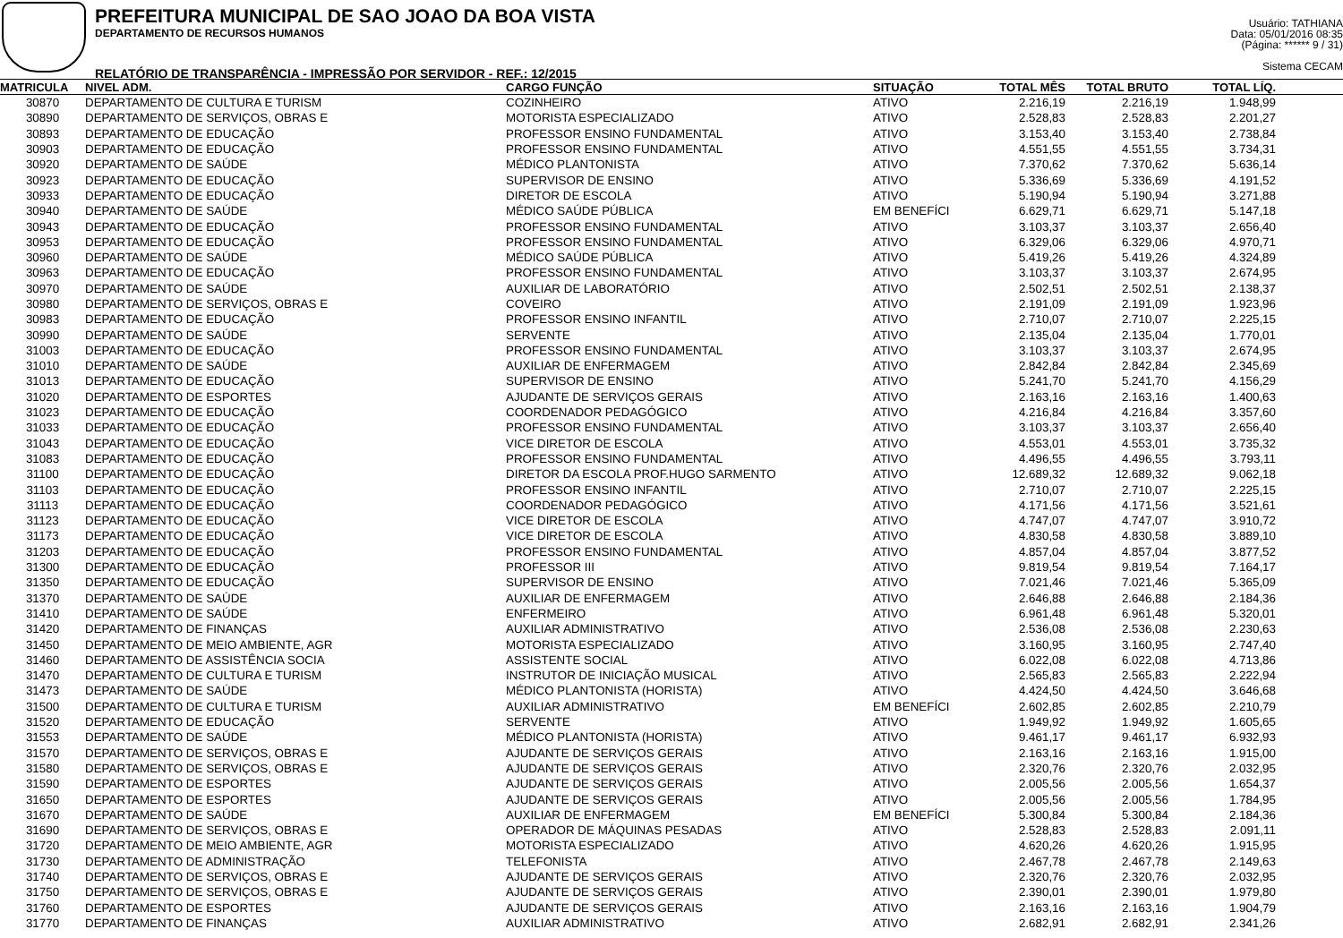PREFEITURA MUNICIPAL DE SAO JOAO DA BOA VISTA
DEPARTAMENTO DE RECURSOS HUMANOS
RELATÓRIO DE TRANSPARÊNCIA - IMPRESSÃO POR SERVIDOR - REF.: 12/2015
Usuário: TATHIANA
Data: 05/01/2016 08:35
(Página: ****** 9 / 31)
Sistema CECAM
| MATRICULA | NIVEL ADM. | CARGO FUNÇÃO | SITUAÇÃO | TOTAL MÊS | TOTAL BRUTO | TOTAL LÍQ. | |
| --- | --- | --- | --- | --- | --- | --- | --- |
| 30870 | DEPARTAMENTO DE CULTURA E TURISM | COZINHEIRO | ATIVO | 2.216,19 | 2.216,19 | 1.948,99 | |
| 30890 | DEPARTAMENTO DE SERVIÇOS, OBRAS E | MOTORISTA ESPECIALIZADO | ATIVO | 2.528,83 | 2.528,83 | 2.201,27 | |
| 30893 | DEPARTAMENTO DE EDUCAÇÃO | PROFESSOR ENSINO FUNDAMENTAL | ATIVO | 3.153,40 | 3.153,40 | 2.738,84 | |
| 30903 | DEPARTAMENTO DE EDUCAÇÃO | PROFESSOR ENSINO FUNDAMENTAL | ATIVO | 4.551,55 | 4.551,55 | 3.734,31 | |
| 30920 | DEPARTAMENTO DE SAÚDE | MÉDICO PLANTONISTA | ATIVO | 7.370,62 | 7.370,62 | 5.636,14 | |
| 30923 | DEPARTAMENTO DE EDUCAÇÃO | SUPERVISOR DE ENSINO | ATIVO | 5.336,69 | 5.336,69 | 4.191,52 | |
| 30933 | DEPARTAMENTO DE EDUCAÇÃO | DIRETOR DE ESCOLA | ATIVO | 5.190,94 | 5.190,94 | 3.271,88 | |
| 30940 | DEPARTAMENTO DE SAÚDE | MÉDICO SAÚDE PÚBLICA | EM BENEFÍCI | 6.629,71 | 6.629,71 | 5.147,18 | |
| 30943 | DEPARTAMENTO DE EDUCAÇÃO | PROFESSOR ENSINO FUNDAMENTAL | ATIVO | 3.103,37 | 3.103,37 | 2.656,40 | |
| 30953 | DEPARTAMENTO DE EDUCAÇÃO | PROFESSOR ENSINO FUNDAMENTAL | ATIVO | 6.329,06 | 6.329,06 | 4.970,71 | |
| 30960 | DEPARTAMENTO DE SAÚDE | MÉDICO SAÚDE PÚBLICA | ATIVO | 5.419,26 | 5.419,26 | 4.324,89 | |
| 30963 | DEPARTAMENTO DE EDUCAÇÃO | PROFESSOR ENSINO FUNDAMENTAL | ATIVO | 3.103,37 | 3.103,37 | 2.674,95 | |
| 30970 | DEPARTAMENTO DE SAÚDE | AUXILIAR DE LABORATÓRIO | ATIVO | 2.502,51 | 2.502,51 | 2.138,37 | |
| 30980 | DEPARTAMENTO DE SERVIÇOS, OBRAS E | COVEIRO | ATIVO | 2.191,09 | 2.191,09 | 1.923,96 | |
| 30983 | DEPARTAMENTO DE EDUCAÇÃO | PROFESSOR ENSINO INFANTIL | ATIVO | 2.710,07 | 2.710,07 | 2.225,15 | |
| 30990 | DEPARTAMENTO DE SAÚDE | SERVENTE | ATIVO | 2.135,04 | 2.135,04 | 1.770,01 | |
| 31003 | DEPARTAMENTO DE EDUCAÇÃO | PROFESSOR ENSINO FUNDAMENTAL | ATIVO | 3.103,37 | 3.103,37 | 2.674,95 | |
| 31010 | DEPARTAMENTO DE SAÚDE | AUXILIAR DE ENFERMAGEM | ATIVO | 2.842,84 | 2.842,84 | 2.345,69 | |
| 31013 | DEPARTAMENTO DE EDUCAÇÃO | SUPERVISOR DE ENSINO | ATIVO | 5.241,70 | 5.241,70 | 4.156,29 | |
| 31020 | DEPARTAMENTO DE ESPORTES | AJUDANTE DE SERVIÇOS GERAIS | ATIVO | 2.163,16 | 2.163,16 | 1.400,63 | |
| 31023 | DEPARTAMENTO DE EDUCAÇÃO | COORDENADOR PEDAGÓGICO | ATIVO | 4.216,84 | 4.216,84 | 3.357,60 | |
| 31033 | DEPARTAMENTO DE EDUCAÇÃO | PROFESSOR ENSINO FUNDAMENTAL | ATIVO | 3.103,37 | 3.103,37 | 2.656,40 | |
| 31043 | DEPARTAMENTO DE EDUCAÇÃO | VICE DIRETOR DE ESCOLA | ATIVO | 4.553,01 | 4.553,01 | 3.735,32 | |
| 31083 | DEPARTAMENTO DE EDUCAÇÃO | PROFESSOR ENSINO FUNDAMENTAL | ATIVO | 4.496,55 | 4.496,55 | 3.793,11 | |
| 31100 | DEPARTAMENTO DE EDUCAÇÃO | DIRETOR DA ESCOLA PROF.HUGO SARMENTO | ATIVO | 12.689,32 | 12.689,32 | 9.062,18 | |
| 31103 | DEPARTAMENTO DE EDUCAÇÃO | PROFESSOR ENSINO INFANTIL | ATIVO | 2.710,07 | 2.710,07 | 2.225,15 | |
| 31113 | DEPARTAMENTO DE EDUCAÇÃO | COORDENADOR PEDAGÓGICO | ATIVO | 4.171,56 | 4.171,56 | 3.521,61 | |
| 31123 | DEPARTAMENTO DE EDUCAÇÃO | VICE DIRETOR DE ESCOLA | ATIVO | 4.747,07 | 4.747,07 | 3.910,72 | |
| 31173 | DEPARTAMENTO DE EDUCAÇÃO | VICE DIRETOR DE ESCOLA | ATIVO | 4.830,58 | 4.830,58 | 3.889,10 | |
| 31203 | DEPARTAMENTO DE EDUCAÇÃO | PROFESSOR ENSINO FUNDAMENTAL | ATIVO | 4.857,04 | 4.857,04 | 3.877,52 | |
| 31300 | DEPARTAMENTO DE EDUCAÇÃO | PROFESSOR III | ATIVO | 9.819,54 | 9.819,54 | 7.164,17 | |
| 31350 | DEPARTAMENTO DE EDUCAÇÃO | SUPERVISOR DE ENSINO | ATIVO | 7.021,46 | 7.021,46 | 5.365,09 | |
| 31370 | DEPARTAMENTO DE SAÚDE | AUXILIAR DE ENFERMAGEM | ATIVO | 2.646,88 | 2.646,88 | 2.184,36 | |
| 31410 | DEPARTAMENTO DE SAÚDE | ENFERMEIRO | ATIVO | 6.961,48 | 6.961,48 | 5.320,01 | |
| 31420 | DEPARTAMENTO DE FINANÇAS | AUXILIAR ADMINISTRATIVO | ATIVO | 2.536,08 | 2.536,08 | 2.230,63 | |
| 31450 | DEPARTAMENTO DE MEIO AMBIENTE, AGR | MOTORISTA ESPECIALIZADO | ATIVO | 3.160,95 | 3.160,95 | 2.747,40 | |
| 31460 | DEPARTAMENTO DE ASSISTÊNCIA SOCIA | ASSISTENTE SOCIAL | ATIVO | 6.022,08 | 6.022,08 | 4.713,86 | |
| 31470 | DEPARTAMENTO DE CULTURA E TURISM | INSTRUTOR DE INICIAÇÃO MUSICAL | ATIVO | 2.565,83 | 2.565,83 | 2.222,94 | |
| 31473 | DEPARTAMENTO DE SAÚDE | MÉDICO PLANTONISTA (HORISTA) | ATIVO | 4.424,50 | 4.424,50 | 3.646,68 | |
| 31500 | DEPARTAMENTO DE CULTURA E TURISM | AUXILIAR ADMINISTRATIVO | EM BENEFÍCI | 2.602,85 | 2.602,85 | 2.210,79 | |
| 31520 | DEPARTAMENTO DE EDUCAÇÃO | SERVENTE | ATIVO | 1.949,92 | 1.949,92 | 1.605,65 | |
| 31553 | DEPARTAMENTO DE SAÚDE | MÉDICO PLANTONISTA (HORISTA) | ATIVO | 9.461,17 | 9.461,17 | 6.932,93 | |
| 31570 | DEPARTAMENTO DE SERVIÇOS, OBRAS E | AJUDANTE DE SERVIÇOS GERAIS | ATIVO | 2.163,16 | 2.163,16 | 1.915,00 | |
| 31580 | DEPARTAMENTO DE SERVIÇOS, OBRAS E | AJUDANTE DE SERVIÇOS GERAIS | ATIVO | 2.320,76 | 2.320,76 | 2.032,95 | |
| 31590 | DEPARTAMENTO DE ESPORTES | AJUDANTE DE SERVIÇOS GERAIS | ATIVO | 2.005,56 | 2.005,56 | 1.654,37 | |
| 31650 | DEPARTAMENTO DE ESPORTES | AJUDANTE DE SERVIÇOS GERAIS | ATIVO | 2.005,56 | 2.005,56 | 1.784,95 | |
| 31670 | DEPARTAMENTO DE SAÚDE | AUXILIAR DE ENFERMAGEM | EM BENEFÍCI | 5.300,84 | 5.300,84 | 2.184,36 | |
| 31690 | DEPARTAMENTO DE SERVIÇOS, OBRAS E | OPERADOR DE MÁQUINAS PESADAS | ATIVO | 2.528,83 | 2.528,83 | 2.091,11 | |
| 31720 | DEPARTAMENTO DE MEIO AMBIENTE, AGR | MOTORISTA ESPECIALIZADO | ATIVO | 4.620,26 | 4.620,26 | 1.915,95 | |
| 31730 | DEPARTAMENTO DE ADMINISTRAÇÃO | TELEFONISTA | ATIVO | 2.467,78 | 2.467,78 | 2.149,63 | |
| 31740 | DEPARTAMENTO DE SERVIÇOS, OBRAS E | AJUDANTE DE SERVIÇOS GERAIS | ATIVO | 2.320,76 | 2.320,76 | 2.032,95 | |
| 31750 | DEPARTAMENTO DE SERVIÇOS, OBRAS E | AJUDANTE DE SERVIÇOS GERAIS | ATIVO | 2.390,01 | 2.390,01 | 1.979,80 | |
| 31760 | DEPARTAMENTO DE ESPORTES | AJUDANTE DE SERVIÇOS GERAIS | ATIVO | 2.163,16 | 2.163,16 | 1.904,79 | |
| 31770 | DEPARTAMENTO DE FINANÇAS | AUXILIAR ADMINISTRATIVO | ATIVO | 2.682,91 | 2.682,91 | 2.341,26 | |